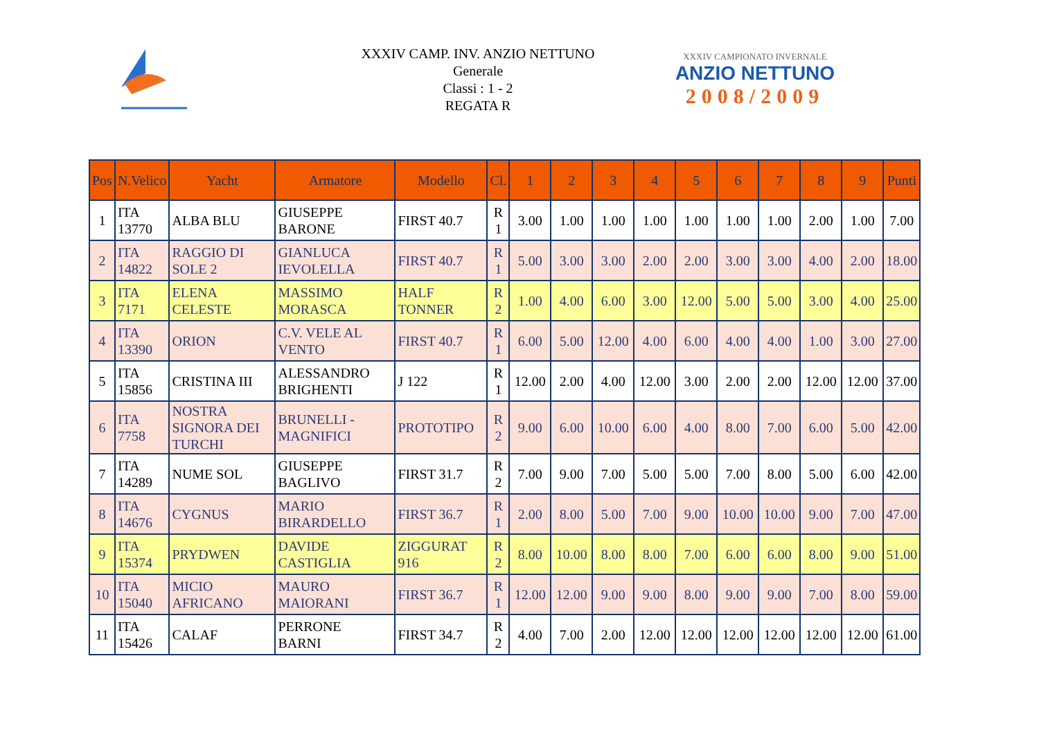XXXIV CAMP. INV. ANZIO NETTUNO
Generale
Classi : 1 - 2
REGATA R
XXXIV CAMPIONATO INVERNALE
ANZIO NETTUNO
2008/2009
| Pos | N.Velico | Yacht | Armatore | Modello | Cl. | 1 | 2 | 3 | 4 | 5 | 6 | 7 | 8 | 9 | Punti |
| --- | --- | --- | --- | --- | --- | --- | --- | --- | --- | --- | --- | --- | --- | --- | --- |
| 1 | ITA 13770 | ALBA BLU | GIUSEPPE BARONE | FIRST 40.7 | R 1 | 3.00 | 1.00 | 1.00 | 1.00 | 1.00 | 1.00 | 1.00 | 2.00 | 1.00 | 7.00 |
| 2 | ITA 14822 | RAGGIO DI SOLE 2 | GIANLUCA IEVOLELLA | FIRST 40.7 | R 1 | 5.00 | 3.00 | 3.00 | 2.00 | 2.00 | 3.00 | 3.00 | 4.00 | 2.00 | 18.00 |
| 3 | ITA 7171 | ELENA CELESTE | MASSIMO MORASCA | HALF TONNER | R 2 | 1.00 | 4.00 | 6.00 | 3.00 | 12.00 | 5.00 | 5.00 | 3.00 | 4.00 | 25.00 |
| 4 | ITA 13390 | ORION | C.V. VELE AL VENTO | FIRST 40.7 | R 1 | 6.00 | 5.00 | 12.00 | 4.00 | 6.00 | 4.00 | 4.00 | 1.00 | 3.00 | 27.00 |
| 5 | ITA 15856 | CRISTINA III | ALESSANDRO BRIGHENTI | J 122 | R 1 | 12.00 | 2.00 | 4.00 | 12.00 | 3.00 | 2.00 | 2.00 | 12.00 | 12.00 | 37.00 |
| 6 | ITA 7758 | NOSTRA SIGNORA DEI TURCHI | BRUNELLI - MAGNIFICI | PROTOTIPO | R 2 | 9.00 | 6.00 | 10.00 | 6.00 | 4.00 | 8.00 | 7.00 | 6.00 | 5.00 | 42.00 |
| 7 | ITA 14289 | NUME SOL | GIUSEPPE BAGLIVO | FIRST 31.7 | R 2 | 7.00 | 9.00 | 7.00 | 5.00 | 5.00 | 7.00 | 8.00 | 5.00 | 6.00 | 42.00 |
| 8 | ITA 14676 | CYGNUS | MARIO BIRARDELLO | FIRST 36.7 | R 1 | 2.00 | 8.00 | 5.00 | 7.00 | 9.00 | 10.00 | 10.00 | 9.00 | 7.00 | 47.00 |
| 9 | ITA 15374 | PRYDWEN | DAVIDE CASTIGLIA | ZIGGURAT 916 | R 2 | 8.00 | 10.00 | 8.00 | 8.00 | 7.00 | 6.00 | 6.00 | 8.00 | 9.00 | 51.00 |
| 10 | ITA 15040 | MICIO AFRICANO | MAURO MAIORANI | FIRST 36.7 | R 1 | 12.00 | 12.00 | 9.00 | 9.00 | 8.00 | 9.00 | 9.00 | 7.00 | 8.00 | 59.00 |
| 11 | ITA 15426 | CALAF | PERRONE BARNI | FIRST 34.7 | R 2 | 4.00 | 7.00 | 2.00 | 12.00 | 12.00 | 12.00 | 12.00 | 12.00 | 12.00 | 61.00 |